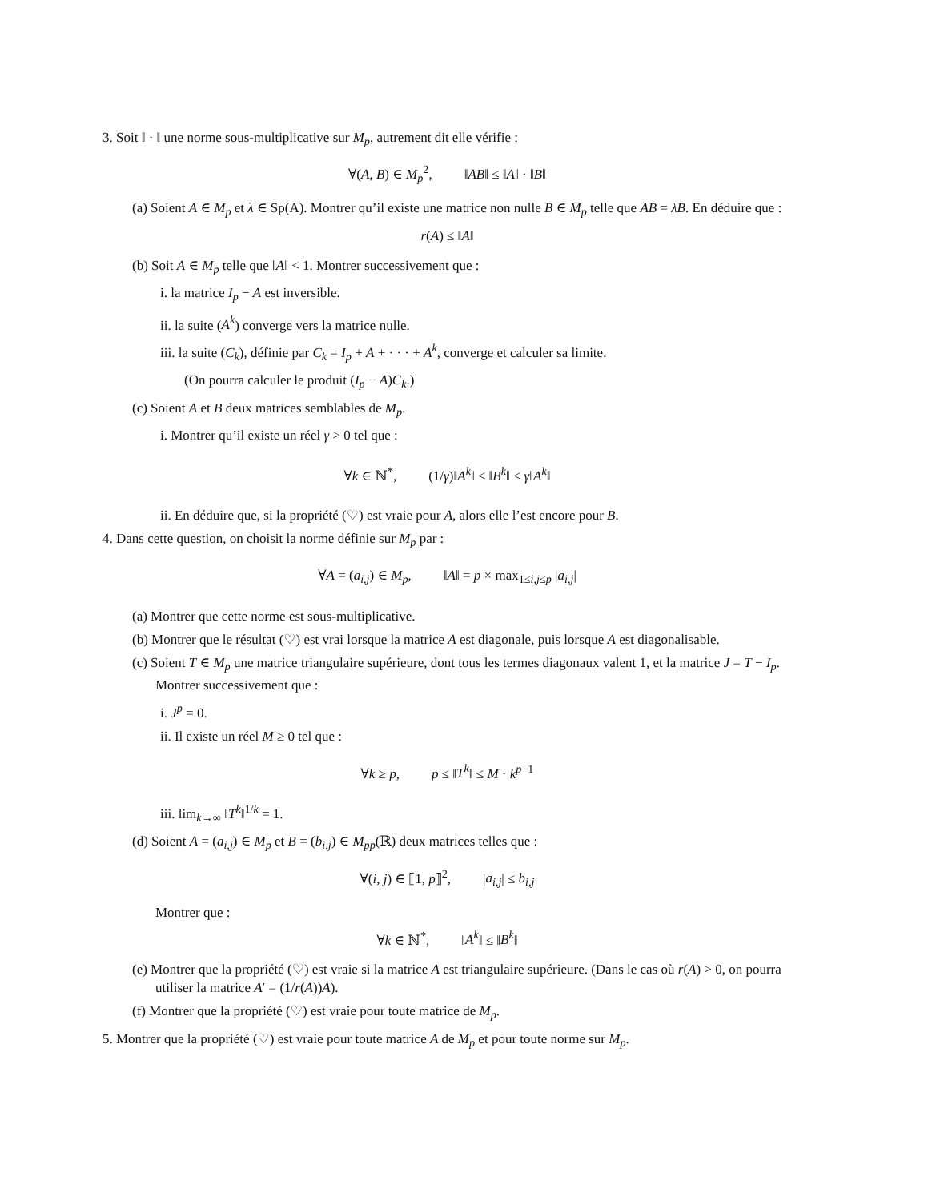3. Soit ‖ · ‖ une norme sous-multiplicative sur M<sub>p</sub>, autrement dit elle vérifie :
∀(A, B) ∈ M<sub>p</sub><sup>2</sup>, ‖AB‖ ≤ ‖A‖ · ‖B‖
(a) Soient A ∈ M<sub>p</sub> et λ ∈ Sp(A). Montrer qu’il existe une matrice non nulle B ∈ M<sub>p</sub> telle que AB = λB. En déduire que :
r(A) ≤ ‖A‖
(b) Soit A ∈ M<sub>p</sub> telle que ‖A‖ < 1. Montrer successivement que :
i. la matrice I<sub>p</sub> − A est inversible.
ii. la suite (A<sup>k</sup>) converge vers la matrice nulle.
iii. la suite (C<sub>k</sub>), définie par C<sub>k</sub> = I<sub>p</sub> + A + · · · + A<sup>k</sup>, converge et calculer sa limite.
(On pourra calculer le produit (I<sub>p</sub> − A)C<sub>k</sub>.)
(c) Soient A et B deux matrices semblables de M<sub>p</sub>.
i. Montrer qu’il existe un réel γ > 0 tel que :
∀k ∈ ℕ<sup>*</sup>, (1/γ)‖A<sup>k</sup>‖ ≤ ‖B<sup>k</sup>‖ ≤ γ‖A<sup>k</sup>‖
ii. En déduire que, si la propriété (♡) est vraie pour A, alors elle l’est encore pour B.
4. Dans cette question, on choisit la norme définie sur M<sub>p</sub> par :
∀A = (a<sub>i,j</sub>) ∈ M<sub>p</sub>, ‖A‖ = p × max<sub>1≤i,j≤p</sub> |a<sub>i,j</sub>|
(a) Montrer que cette norme est sous-multiplicative.
(b) Montrer que le résultat (♡) est vrai lorsque la matrice A est diagonale, puis lorsque A est diagonalisable.
(c) Soient T ∈ M<sub>p</sub> une matrice triangulaire supérieure, dont tous les termes diagonaux valent 1, et la matrice J = T − I<sub>p</sub>. Montrer successivement que :
i. J<sup>p</sup> = 0.
ii. Il existe un réel M ≥ 0 tel que :
∀k ≥ p, p ≤ ‖T<sup>k</sup>‖ ≤ M · k<sup>p−1</sup>
iii. lim<sub>k→∞</sub> ‖T<sup>k</sup>‖<sup>1/k</sup> = 1.
(d) Soient A = (a<sub>i,j</sub>) ∈ M<sub>p</sub> et B = (b<sub>i,j</sub>) ∈ M<sub>pp</sub>(ℝ) deux matrices telles que :
∀(i, j) ∈ ⟦1, p⟧<sup>2</sup>, |a<sub>i,j</sub>| ≤ b<sub>i,j</sub>
Montrer que :
∀k ∈ ℕ<sup>*</sup>, ‖A<sup>k</sup>‖ ≤ ‖B<sup>k</sup>‖
(e) Montrer que la propriété (♡) est vraie si la matrice A est triangulaire supérieure. (Dans le cas où r(A) > 0, on pourra utiliser la matrice A′ = (1/r(A))A).
(f) Montrer que la propriété (♡) est vraie pour toute matrice de M<sub>p</sub>.
5. Montrer que la propriété (♡) est vraie pour toute matrice A de M<sub>p</sub> et pour toute norme sur M<sub>p</sub>.